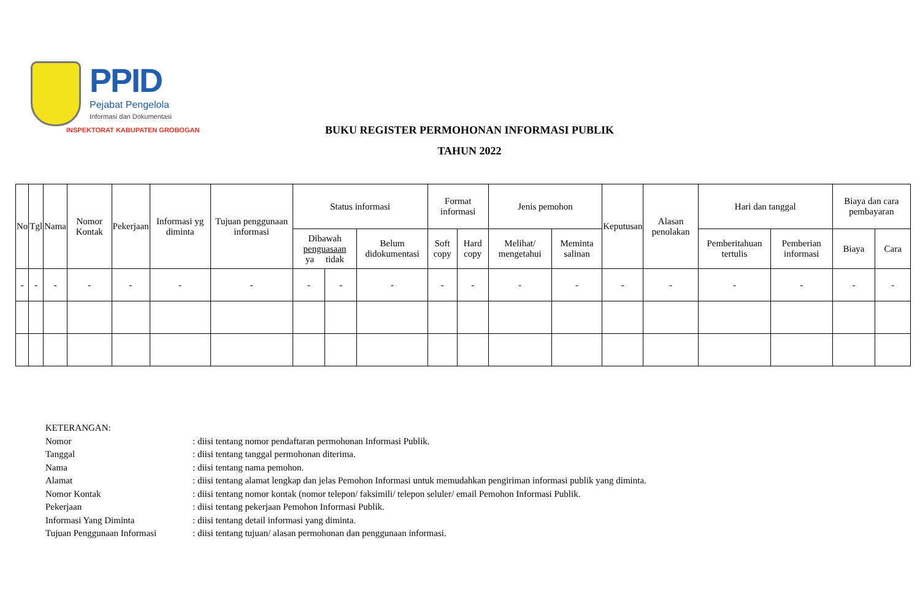PPID
Pejabat Pengelola
Informasi dan Dokumentasi
INSPEKTORAT KABUPATEN GROBOGAN
BUKU REGISTER PERMOHONAN INFORMASI PUBLIK
TAHUN 2022
| No | Tgl | Nama | Nomor Kontak | Pekerjaan | Informasi yg diminta | Tujuan penggunaan informasi | Status informasi | | | Format informasi | | Jenis pemohon | | Keputusan | Alasan penolakan | Hari dan tanggal | | Biaya dan cara pembayaran | |
| --- | --- | --- | --- | --- | --- | --- | --- | --- | --- | --- | --- | --- | --- | --- | --- | --- | --- | --- | --- |
| | | | | | | | Dibawah penguasaan ya tidak | | Belum didokumentasi | Soft copy | Hard copy | Melihat/ mengetahui | Meminta salinan | | | Pemberitahuan tertulis | Pemberian informasi | Biaya | Cara |
| - | - | - | - | - | - | - | - | - | - | - | - | - | - | - | - | - | - | - | - |
KETERANGAN:
Nomor: diisi tentang nomor pendaftaran permohonan Informasi Publik.
Tanggal: diisi tentang tanggal permohonan diterima.
Nama: diisi tentang nama pemohon.
Alamat: diisi tentang alamat lengkap dan jelas Pemohon Informasi untuk memudahkan pengiriman informasi publik yang diminta.
Nomor Kontak: diisi tentang nomor kontak (nomor telepon/ faksimili/ telepon seluler/ email Pemohon Informasi Publik.
Pekerjaan: diisi tentang pekerjaan Pemohon Informasi Publik.
Informasi Yang Diminta: diisi tentang detail informasi yang diminta.
Tujuan Penggunaan Informasi: diisi tentang tujuan/ alasan permohonan dan penggunaan informasi.